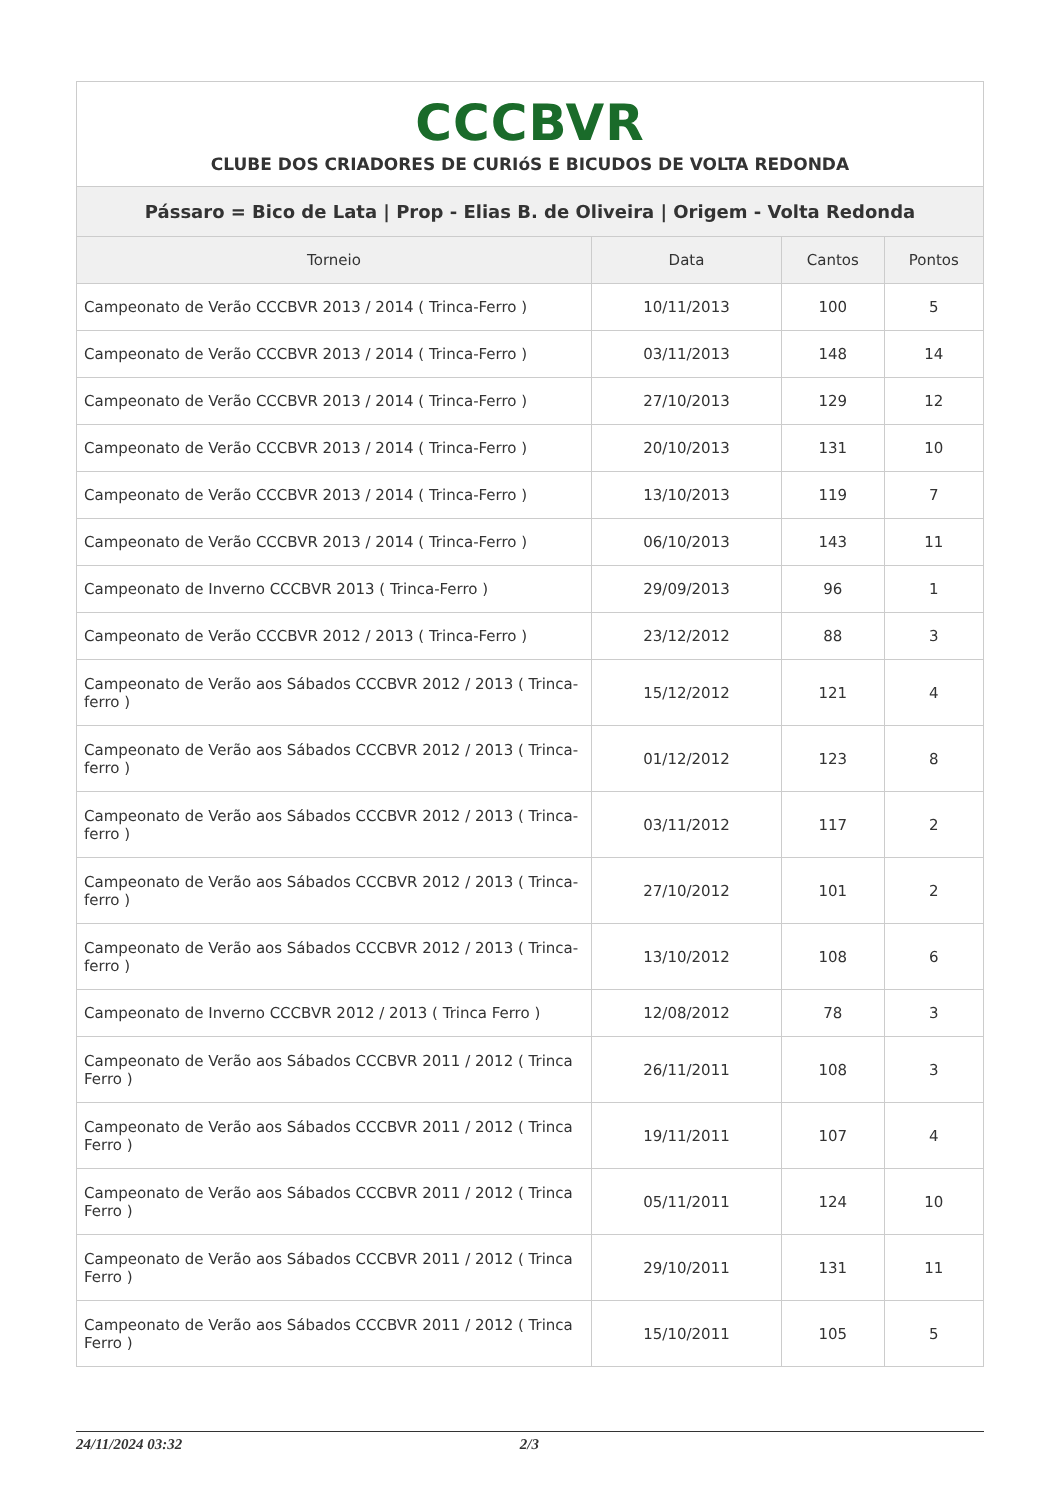| CCCBVR CLUBE DOS CRIADORES DE CURIóS E BICUDOS DE VOLTA REDONDA | | | |
| Pássaro = Bico de Lata / Prop - Elias B. de Oliveira / Origem - Volta Redonda | | | |
| Torneio | Data | Cantos | Pontos |
| Campeonato de Verão CCCBVR 2013 / 2014 ( Trinca-Ferro ) | 10/11/2013 | 100 | 5 |
| Campeonato de Verão CCCBVR 2013 / 2014 ( Trinca-Ferro ) | 03/11/2013 | 148 | 14 |
| Campeonato de Verão CCCBVR 2013 / 2014 ( Trinca-Ferro ) | 27/10/2013 | 129 | 12 |
| Campeonato de Verão CCCBVR 2013 / 2014 ( Trinca-Ferro ) | 20/10/2013 | 131 | 10 |
| Campeonato de Verão CCCBVR 2013 / 2014 ( Trinca-Ferro ) | 13/10/2013 | 119 | 7 |
| Campeonato de Verão CCCBVR 2013 / 2014 ( Trinca-Ferro ) | 06/10/2013 | 143 | 11 |
| Campeonato de Inverno CCCBVR 2013 ( Trinca-Ferro ) | 29/09/2013 | 96 | 1 |
| Campeonato de Verão CCCBVR 2012 / 2013 ( Trinca-Ferro ) | 23/12/2012 | 88 | 3 |
| Campeonato de Verão aos Sábados CCCBVR 2012 / 2013 ( Trinca-ferro ) | 15/12/2012 | 121 | 4 |
| Campeonato de Verão aos Sábados CCCBVR 2012 / 2013 ( Trinca-ferro ) | 01/12/2012 | 123 | 8 |
| Campeonato de Verão aos Sábados CCCBVR 2012 / 2013 ( Trinca-ferro ) | 03/11/2012 | 117 | 2 |
| Campeonato de Verão aos Sábados CCCBVR 2012 / 2013 ( Trinca-ferro ) | 27/10/2012 | 101 | 2 |
| Campeonato de Verão aos Sábados CCCBVR 2012 / 2013 ( Trinca-ferro ) | 13/10/2012 | 108 | 6 |
| Campeonato de Inverno CCCBVR 2012 / 2013 ( Trinca Ferro ) | 12/08/2012 | 78 | 3 |
| Campeonato de Verão aos Sábados CCCBVR 2011 / 2012 ( Trinca Ferro ) | 26/11/2011 | 108 | 3 |
| Campeonato de Verão aos Sábados CCCBVR 2011 / 2012 ( Trinca Ferro ) | 19/11/2011 | 107 | 4 |
| Campeonato de Verão aos Sábados CCCBVR 2011 / 2012 ( Trinca Ferro ) | 05/11/2011 | 124 | 10 |
| Campeonato de Verão aos Sábados CCCBVR 2011 / 2012 ( Trinca Ferro ) | 29/10/2011 | 131 | 11 |
| Campeonato de Verão aos Sábados CCCBVR 2011 / 2012 ( Trinca Ferro ) | 15/10/2011 | 105 | 5 |
24/11/2024 03:32 2/3